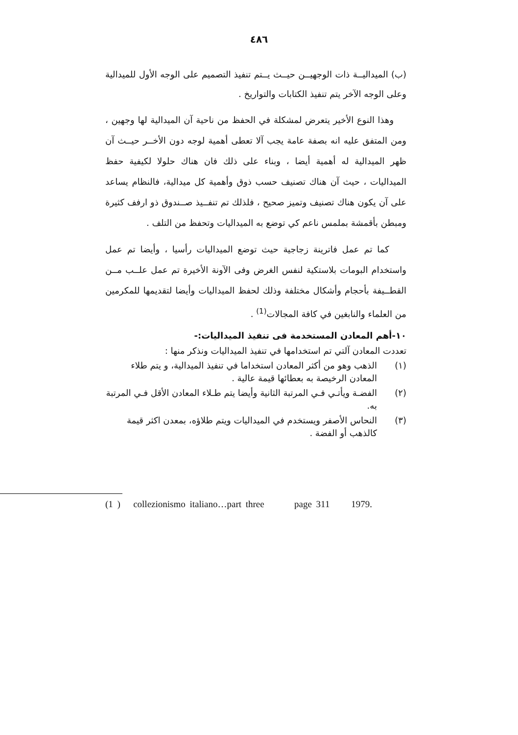٤٨٦
(ب) الميداليــة ذات الوجهيــن حيــث يــتم تنفيذ التصميم على الوجه الأول للميدالية وعلى الوجه الآخر يتم تنفيذ الكتابات والتواريخ .
وهذا النوع الأخير يتعرض لمشكلة في الحفظ من ناحية آن الميدالية لها وجهين ، ومن المتفق عليه انه بصفة عامة يجب آلا تعطى أهمية لوجه دون الأخــر حيــث آن ظهر الميدالية له أهمية أيضا ، وبناء على ذلك فان هناك حلولا لكيفية حفظ الميداليات ، حيث آن هناك تصنيف حسب ذوق وأهمية كل ميدالية، فالنظام يساعد على آن يكون هناك تصنيف وتميز صحيح ، فلذلك تم تنفــيذ صــندوق ذو ارفف كثيرة ومبطن بأقمشة بملمس ناعم كي توضع به الميداليات وتحفظ من التلف .
كما تم عمل فاترينة زجاجية حيث توضع الميداليات رأسيا ، وأيضا تم عمل واستخدام البومات بلاستكية لنفس الغرض وفى الآونة الأخيرة تم عمل علــب مــن القطــيفة بأحجام وأشكال مختلفة وذلك لحفظ الميداليات وأيضا لتقديمها للمكرمين من العلماء والنابغين في كافة المجالات<sup>(1)</sup> .
١٠-أهم المعادن المستخدمة فى تنفيذ الميداليات:-
تعددت المعادن آلتي تم استخدامها في تنفيذ الميداليات ونذكر منها :
(١) الذهب وهو من أكثر المعادن استخداما في تنفيذ الميدالية، و يتم طلاء المعادن الرخيصة به بعطائها قيمة عالية .
(٢) الفضـة ويأتـي فـي المرتبة الثانية وأيضا يتم طـلاء المعادن الأقل فـي المرتبة به.
(٣) النحاس الأصفر ويستخدم في الميداليات ويتم طلاؤه، بمعدن اكثر قيمة كالذهب أو الفضة .
(1 ) collezionismo italiano…part three page 311 1979.